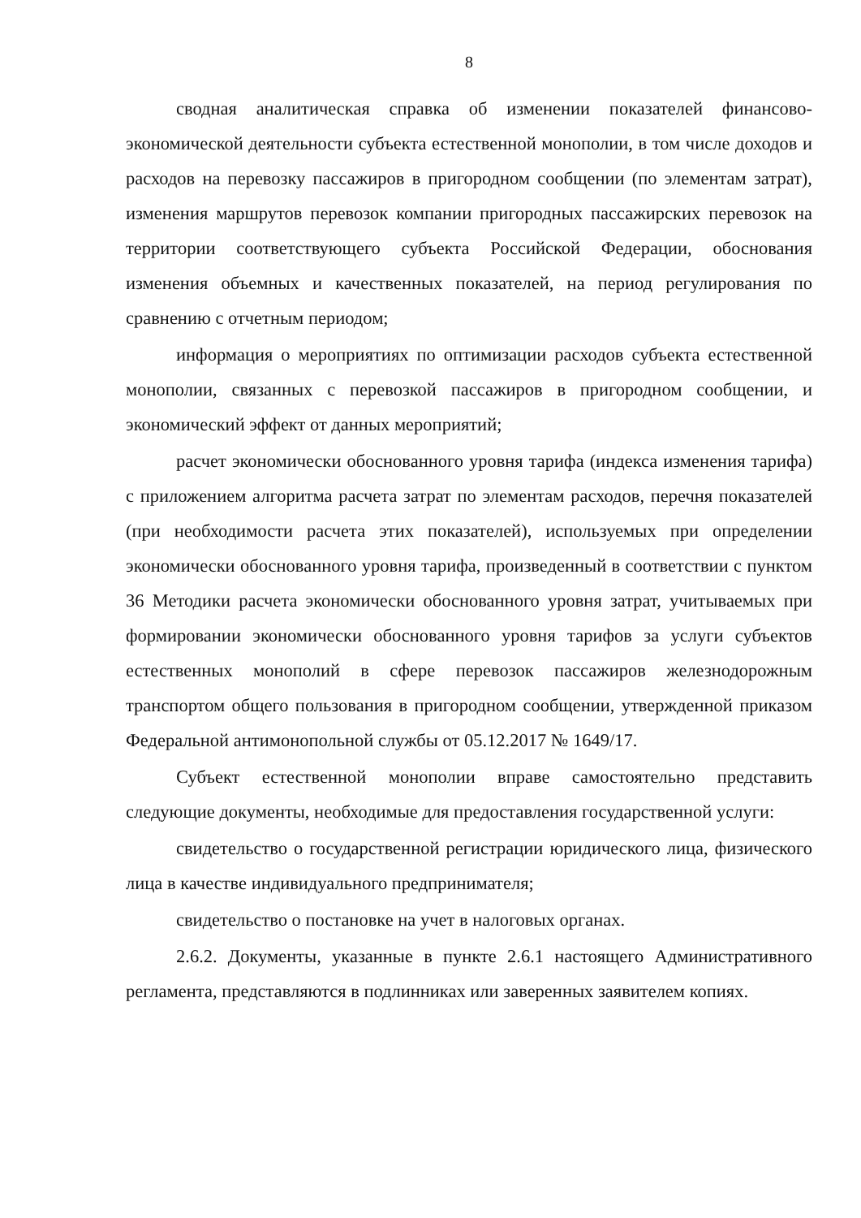8
сводная аналитическая справка об изменении показателей финансово-экономической деятельности субъекта естественной монополии, в том числе доходов и расходов на перевозку пассажиров в пригородном сообщении (по элементам затрат), изменения маршрутов перевозок компании пригородных пассажирских перевозок на территории соответствующего субъекта Российской Федерации, обоснования изменения объемных и качественных показателей, на период регулирования по сравнению с отчетным периодом;
информация о мероприятиях по оптимизации расходов субъекта естественной монополии, связанных с перевозкой пассажиров в пригородном сообщении, и экономический эффект от данных мероприятий;
расчет экономически обоснованного уровня тарифа (индекса изменения тарифа) с приложением алгоритма расчета затрат по элементам расходов, перечня показателей (при необходимости расчета этих показателей), используемых при определении экономически обоснованного уровня тарифа, произведенный в соответствии с пунктом 36 Методики расчета экономически обоснованного уровня затрат, учитываемых при формировании экономически обоснованного уровня тарифов за услуги субъектов естественных монополий в сфере перевозок пассажиров железнодорожным транспортом общего пользования в пригородном сообщении, утвержденной приказом Федеральной антимонопольной службы от 05.12.2017 № 1649/17.
Субъект естественной монополии вправе самостоятельно представить следующие документы, необходимые для предоставления государственной услуги:
свидетельство о государственной регистрации юридического лица, физического лица в качестве индивидуального предпринимателя;
свидетельство о постановке на учет в налоговых органах.
2.6.2. Документы, указанные в пункте 2.6.1 настоящего Административного регламента, представляются в подлинниках или заверенных заявителем копиях.